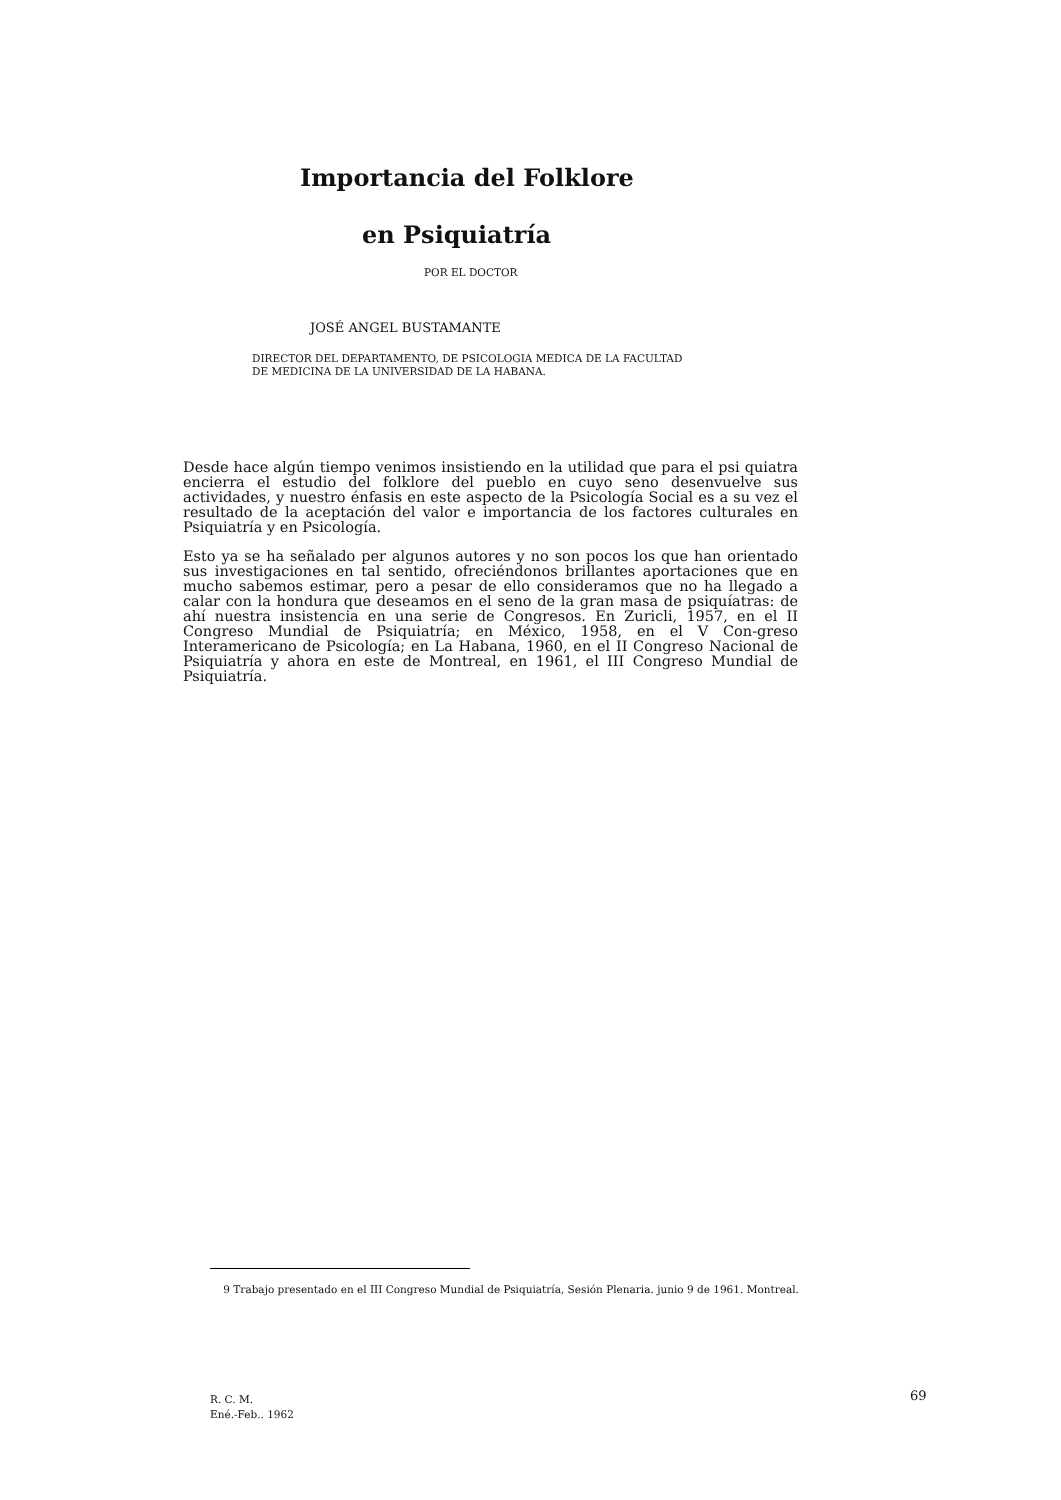Importancia del Folklore
en Psiquiatría
POR EL DOCTOR
JOSÉ ANGEL BUSTAMANTE
DIRECTOR DEL DEPARTAMENTO, DE PSICOLOGIA MEDICA DE LA FACULTAD
DE MEDICINA DE LA UNIVERSIDAD DE LA HABANA.
Desde hace algún tiempo venimos insistiendo en la utilidad que para el psi quiatra encierra el estudio del folklore del pueblo en cuyo seno desenvuelve sus actividades, y nuestro énfasis en este aspecto de la Psicología Social es a su vez el resultado de la aceptación del valor e importancia de los factores culturales en Psiquiatría y en Psicología.
Esto ya se ha señalado per algunos autores y no son pocos los que han orientado sus investigaciones en tal sentido, ofreciéndonos brillantes aportaciones que en mucho sabemos estimar, pero a pesar de ello consideramos que no ha llegado a calar con la hondura que deseamos en el seno de la gran masa de psiquíatras: de ahí nuestra insistencia en una serie de Congresos. En Zuricli, 1957, en el II Congreso Mundial de Psiquiatría; en México, 1958, en el V Con-greso Interamericano de Psicología; en La Habana, 1960, en el II Congreso Nacional de Psiquiatría y ahora en este de Montreal, en 1961, el III Congreso Mundial de Psiquiatría.
9 Trabajo presentado en el III Congreso Mundial de Psiquiatría, Sesión Plenaria. junio 9 de 1961. Montreal.
R. C. M.
Ené.-Feb.. 1962
69